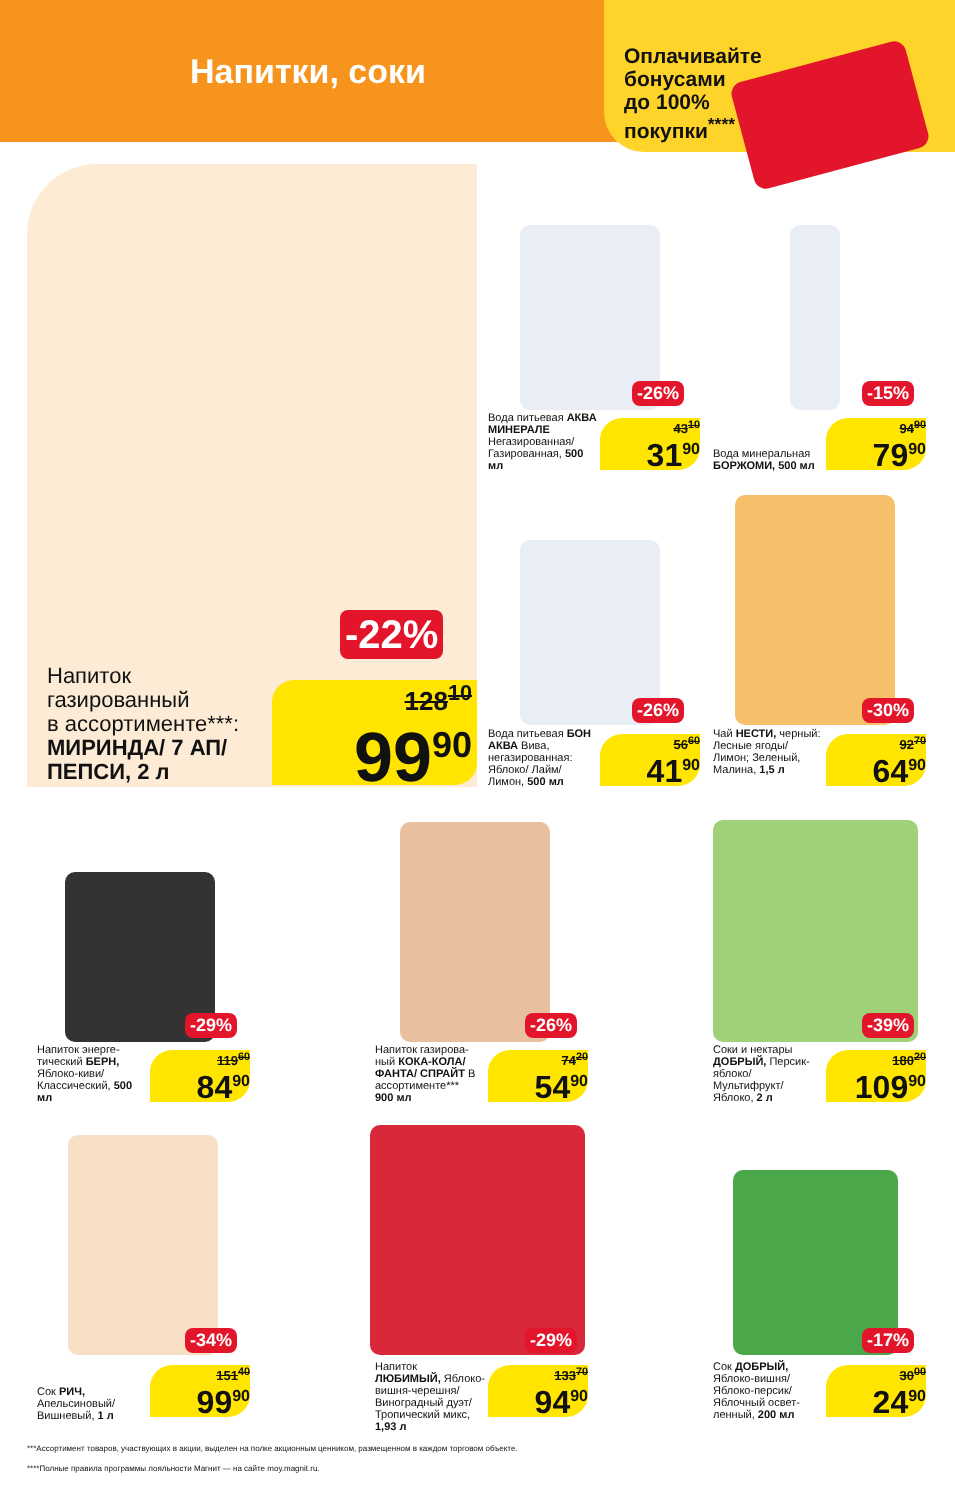Напитки, соки
Оплачивайте
бонусами
до 100%
покупки<sup>****</sup>
Напиток
газированный
в ассортименте***:
МИРИНДА/ 7 АП/
ПЕПСИ, 2 л
-22%
128<sup>10</sup>
99<sup>90</sup>
-26%
Вода питьевая АКВА МИНЕРАЛЕ Негазированная/ Газированная, 500 мл
43<sup>10</sup>
31<sup>90</sup>
-15%
Вода минеральная БОРЖОМИ, 500 мл
94<sup>90</sup>
79<sup>90</sup>
-26%
Вода питьевая БОН АКВА Вива, негазированная: Яблоко/ Лайм/ Лимон, 500 мл
56<sup>60</sup>
41<sup>90</sup>
-30%
Чай НЕСТИ, черный: Лесные ягоды/ Лимон; Зеленый, Малина, 1,5 л
92<sup>70</sup>
64<sup>90</sup>
-29%
Напиток энерге­тический БЕРН, Яблоко-киви/ Классический, 500 мл
119<sup>60</sup>
84<sup>90</sup>
-26%
Напиток газирова­ный КОКА-КОЛА/ ФАНТА/ СПРАЙТ В ассортименте***
900 мл
74<sup>20</sup>
54<sup>90</sup>
-39%
Соки и нектары ДОБРЫЙ, Персик-яблоко/ Мультифрукт/ Яблоко, 2 л
180<sup>20</sup>
109<sup>90</sup>
-34%
Сок РИЧ, Апельсиновый/ Вишневый, 1 л
151<sup>40</sup>
99<sup>90</sup>
-29%
Напиток ЛЮБИМЫЙ, Яблоко-вишня-черешня/ Виноград­ный дуэт/ Тропический микс, 1,93 л
133<sup>70</sup>
94<sup>90</sup>
-17%
Сок ДОБРЫЙ, Яблоко-вишня/ Яблоко-персик/ Яблочный освет­ленный, 200 мл
30<sup>00</sup>
24<sup>90</sup>
***Ассортимент товаров, участвующих в акции, выделен на полке акционным ценником, размещенном в каждом торговом объекте.
****Полные правила программы лояльности Магнит — на сайте moy.magnit.ru.